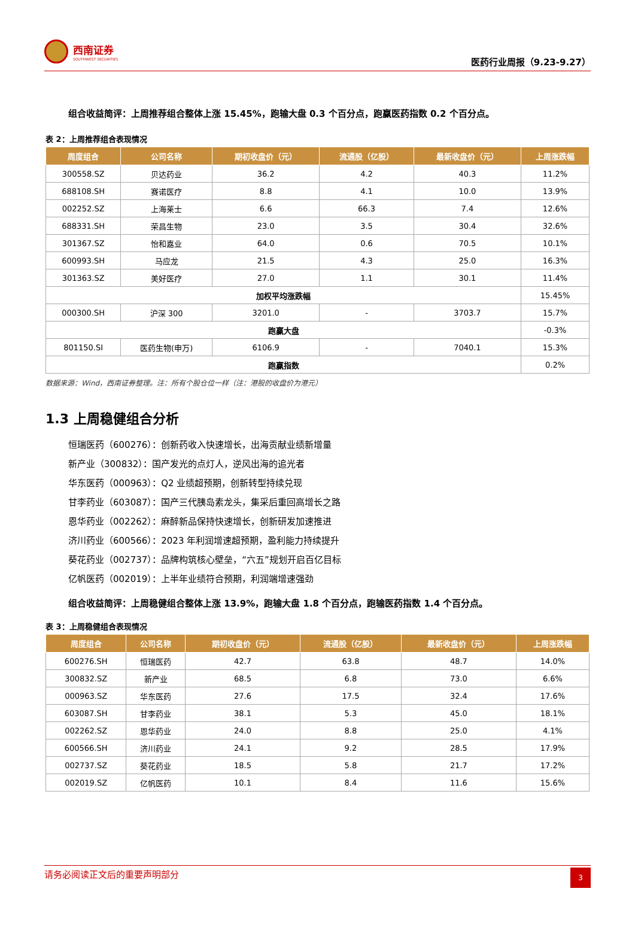西南证券
SOUTHWEST SECURITIES
医药行业周报（9.23-9.27）
组合收益简评：上周推荐组合整体上涨 15.45%，跑输大盘 0.3 个百分点，跑赢医药指数 0.2 个百分点。
表 2：上周推荐组合表现情况
| 周度组合 | 公司名称 | 期初收盘价（元） | 流通股（亿股） | 最新收盘价（元） | 上周涨跌幅 |
| --- | --- | --- | --- | --- | --- |
| 300558.SZ | 贝达药业 | 36.2 | 4.2 | 40.3 | 11.2% |
| 688108.SH | 赛诺医疗 | 8.8 | 4.1 | 10.0 | 13.9% |
| 002252.SZ | 上海莱士 | 6.6 | 66.3 | 7.4 | 12.6% |
| 688331.SH | 荣昌生物 | 23.0 | 3.5 | 30.4 | 32.6% |
| 301367.SZ | 怡和嘉业 | 64.0 | 0.6 | 70.5 | 10.1% |
| 600993.SH | 马应龙 | 21.5 | 4.3 | 25.0 | 16.3% |
| 301363.SZ | 美好医疗 | 27.0 | 1.1 | 30.1 | 11.4% |
| 加权平均涨跌幅 | | | | | 15.45% |
| 000300.SH | 沪深 300 | 3201.0 | - | 3703.7 | 15.7% |
| 跑赢大盘 | | | | | -0.3% |
| 801150.SI | 医药生物(申万) | 6106.9 | - | 7040.1 | 15.3% |
| 跑赢指数 | | | | | 0.2% |
数据来源：Wind，西南证券整理。注：所有个股仓位一样（注：港股的收盘价为港元）
1.3 上周稳健组合分析
恒瑞医药（600276）：创新药收入快速增长，出海贡献业绩新增量
新产业（300832）：国产发光的点灯人，逆风出海的追光者
华东医药（000963）：Q2 业绩超预期，创新转型持续兑现
甘李药业（603087）：国产三代胰岛素龙头，集采后重回高增长之路
恩华药业（002262）：麻醉新品保持快速增长，创新研发加速推进
济川药业（600566）：2023 年利润增速超预期，盈利能力持续提升
葵花药业（002737）：品牌构筑核心壁垒，“六五”规划开启百亿目标
亿帆医药（002019）：上半年业绩符合预期，利润端增速强劲
组合收益简评：上周稳健组合整体上涨 13.9%，跑输大盘 1.8 个百分点，跑输医药指数 1.4 个百分点。
表 3：上周稳健组合表现情况
| 周度组合 | 公司名称 | 期初收盘价（元） | 流通股（亿股） | 最新收盘价（元） | 上周涨跌幅 |
| --- | --- | --- | --- | --- | --- |
| 600276.SH | 恒瑞医药 | 42.7 | 63.8 | 48.7 | 14.0% |
| 300832.SZ | 新产业 | 68.5 | 6.8 | 73.0 | 6.6% |
| 000963.SZ | 华东医药 | 27.6 | 17.5 | 32.4 | 17.6% |
| 603087.SH | 甘李药业 | 38.1 | 5.3 | 45.0 | 18.1% |
| 002262.SZ | 恩华药业 | 24.0 | 8.8 | 25.0 | 4.1% |
| 600566.SH | 济川药业 | 24.1 | 9.2 | 28.5 | 17.9% |
| 002737.SZ | 葵花药业 | 18.5 | 5.8 | 21.7 | 17.2% |
| 002019.SZ | 亿帆医药 | 10.1 | 8.4 | 11.6 | 15.6% |
请务必阅读正文后的重要声明部分
3